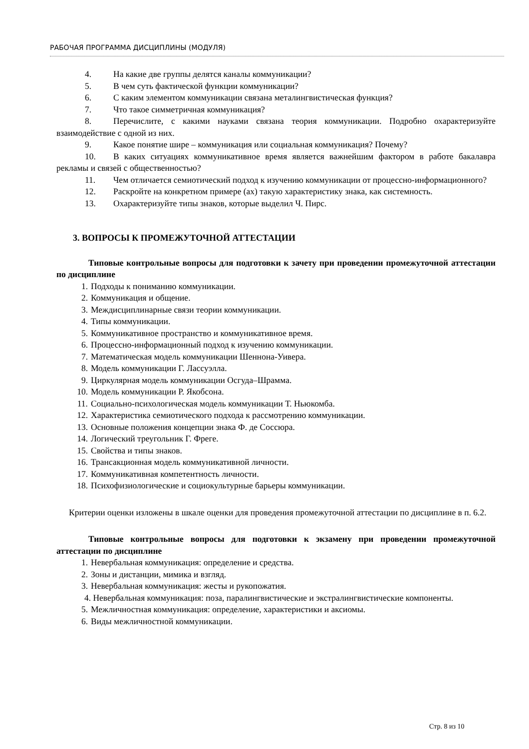РАБОЧАЯ ПРОГРАММА ДИСЦИПЛИНЫ (МОДУЛЯ)
4. На какие две группы делятся каналы коммуникации?
5. В чем суть фактической функции коммуникации?
6. С каким элементом коммуникации связана металингвистическая функция?
7. Что такое симметричная коммуникация?
8. Перечислите, с какими науками связана теория коммуникации. Подробно охарактеризуйте взаимодействие с одной из них.
9. Какое понятие шире – коммуникация или социальная коммуникация? Почему?
10. В каких ситуациях коммуникативное время является важнейшим фактором в работе бакалавра рекламы и связей с общественностью?
11. Чем отличается семиотический подход к изучению коммуникации от процессно-информационного?
12. Раскройте на конкретном примере (ах) такую характеристику знака, как системность.
13. Охарактеризуйте типы знаков, которые выделил Ч. Пирс.
3. ВОПРОСЫ К ПРОМЕЖУТОЧНОЙ АТТЕСТАЦИИ
Типовые контрольные вопросы для подготовки к зачету при проведении промежуточной аттестации по дисциплине
1. Подходы к пониманию коммуникации.
2. Коммуникация и общение.
3. Междисциплинарные связи теории коммуникации.
4. Типы коммуникации.
5. Коммуникативное пространство и коммуникативное время.
6. Процессно-информационный подход к изучению коммуникации.
7. Математическая модель коммуникации Шеннона-Уивера.
8. Модель коммуникации Г. Лассуэлла.
9. Циркулярная модель коммуникации Осгуда–Шрамма.
10. Модель коммуникации Р. Якобсона.
11. Социально-психологическая модель коммуникации Т. Ньюкомба.
12. Характеристика семиотического подхода к рассмотрению коммуникации.
13. Основные положения концепции знака Ф. де Соссюра.
14. Логический треугольник Г. Фреге.
15. Свойства и типы знаков.
16. Трансакционная модель коммуникативной личности.
17. Коммуникативная компетентность личности.
18. Психофизиологические и социокультурные барьеры коммуникации.
Критерии оценки изложены в шкале оценки для проведения промежуточной аттестации по дисциплине в п. 6.2.
Типовые контрольные вопросы для подготовки к экзамену при проведении промежуточной аттестации по дисциплине
1. Невербальная коммуникация: определение и средства.
2. Зоны и дистанции, мимика и взгляд.
3. Невербальная коммуникация: жесты и рукопожатия.
4. Невербальная коммуникация: поза, паралингвистические и экстралингвистические компоненты.
5. Межличностная коммуникация: определение, характеристики и аксиомы.
6. Виды межличностной коммуникации.
Стр. 8 из 10